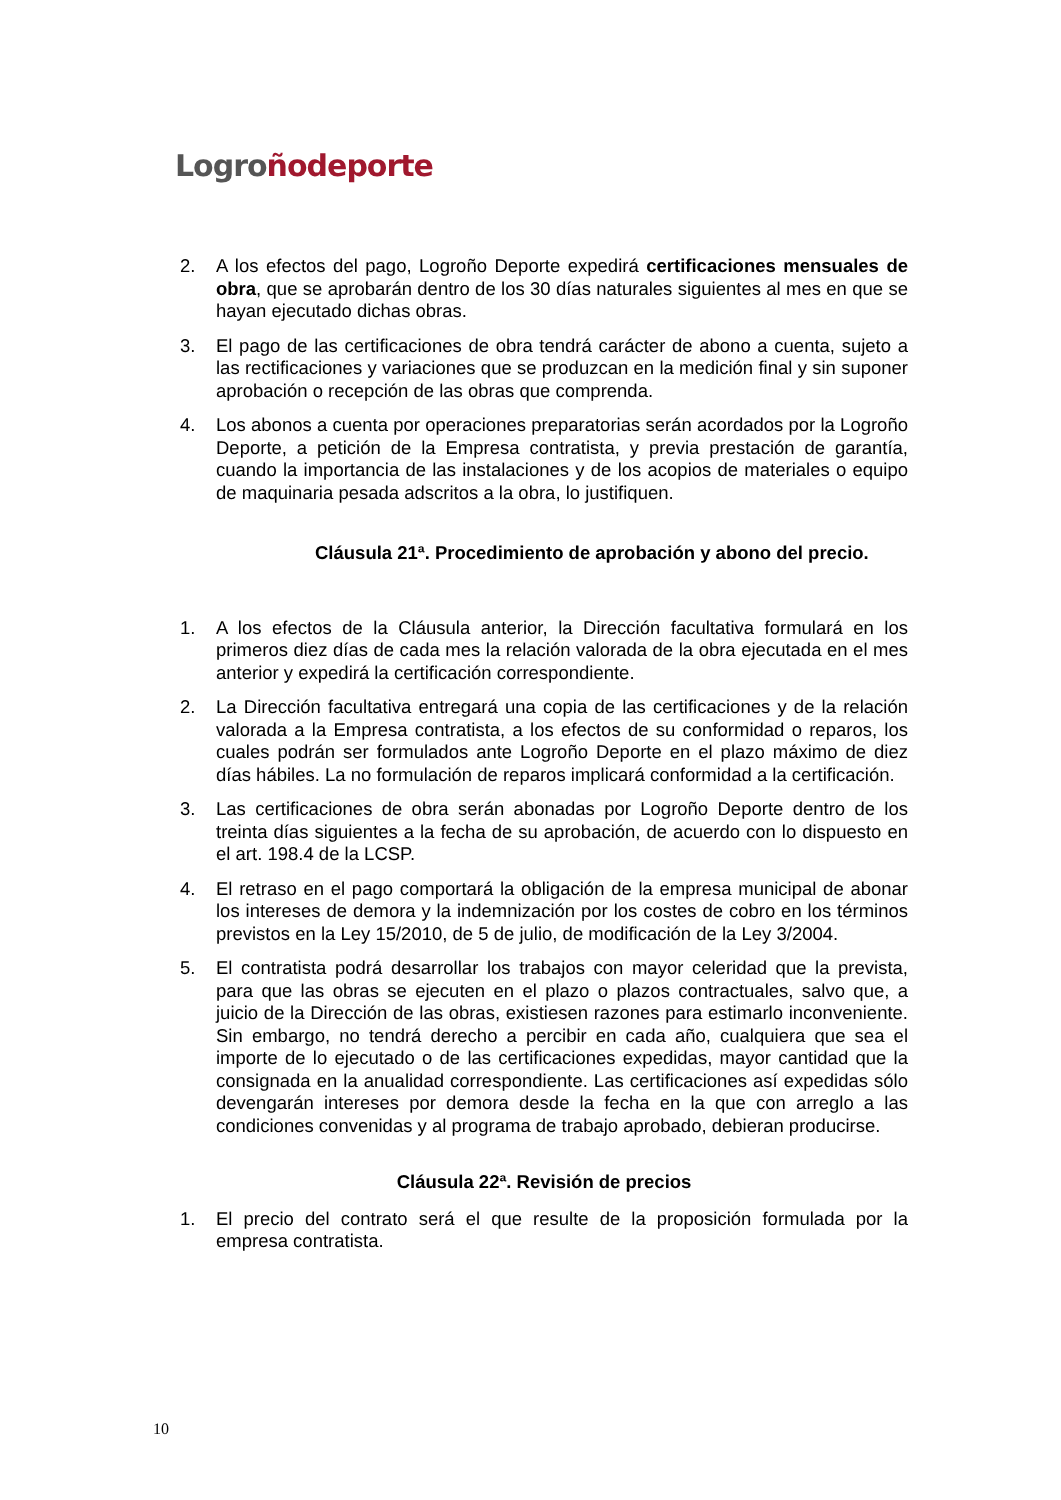Logro ño deporte
2. A los efectos del pago, Logroño Deporte expedirá certificaciones mensuales de obra, que se aprobarán dentro de los 30 días naturales siguientes al mes en que se hayan ejecutado dichas obras.
3. El pago de las certificaciones de obra tendrá carácter de abono a cuenta, sujeto a las rectificaciones y variaciones que se produzcan en la medición final y sin suponer aprobación o recepción de las obras que comprenda.
4. Los abonos a cuenta por operaciones preparatorias serán acordados por la Logroño Deporte, a petición de la Empresa contratista, y previa prestación de garantía, cuando la importancia de las instalaciones y de los acopios de materiales o equipo de maquinaria pesada adscritos a la obra, lo justifiquen.
Cláusula 21ª. Procedimiento de aprobación y abono del precio.
1. A los efectos de la Cláusula anterior, la Dirección facultativa formulará en los primeros diez días de cada mes la relación valorada de la obra ejecutada en el mes anterior y expedirá la certificación correspondiente.
2. La Dirección facultativa entregará una copia de las certificaciones y de la relación valorada a la Empresa contratista, a los efectos de su conformidad o reparos, los cuales podrán ser formulados ante Logroño Deporte en el plazo máximo de diez días hábiles. La no formulación de reparos implicará conformidad a la certificación.
3. Las certificaciones de obra serán abonadas por Logroño Deporte dentro de los treinta días siguientes a la fecha de su aprobación, de acuerdo con lo dispuesto en el art. 198.4 de la LCSP.
4. El retraso en el pago comportará la obligación de la empresa municipal de abonar los intereses de demora y la indemnización por los costes de cobro en los términos previstos en la Ley 15/2010, de 5 de julio, de modificación de la Ley 3/2004.
5. El contratista podrá desarrollar los trabajos con mayor celeridad que la prevista, para que las obras se ejecuten en el plazo o plazos contractuales, salvo que, a juicio de la Dirección de las obras, existiesen razones para estimarlo inconveniente. Sin embargo, no tendrá derecho a percibir en cada año, cualquiera que sea el importe de lo ejecutado o de las certificaciones expedidas, mayor cantidad que la consignada en la anualidad correspondiente. Las certificaciones así expedidas sólo devengarán intereses por demora desde la fecha en la que con arreglo a las condiciones convenidas y al programa de trabajo aprobado, debieran producirse.
Cláusula 22ª. Revisión de precios
1. El precio del contrato será el que resulte de la proposición formulada por la empresa contratista.
10